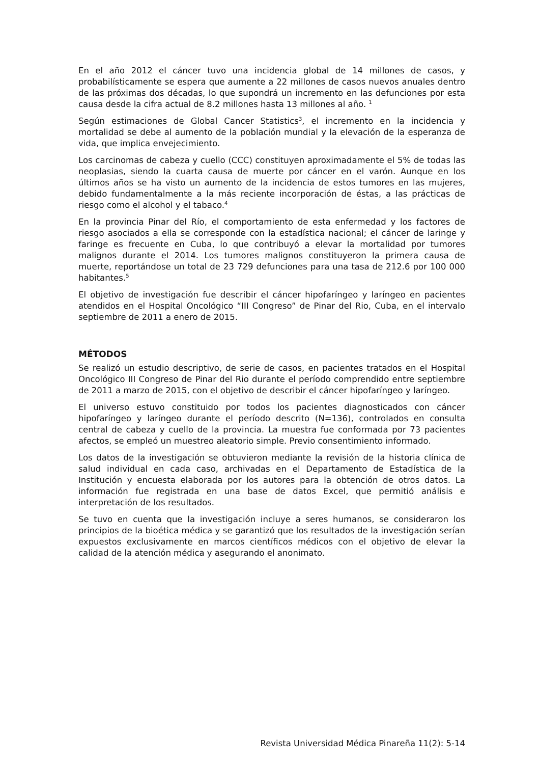En el año 2012 el cáncer tuvo una incidencia global de 14 millones de casos, y probabilísticamente se espera que aumente a 22 millones de casos nuevos anuales dentro de las próximas dos décadas, lo que supondrá un incremento en las defunciones por esta causa desde la cifra actual de 8.2 millones hasta 13 millones al año. <sup>1</sup>
Según estimaciones de Global Cancer Statistics<sup>3</sup>, el incremento en la incidencia y mortalidad se debe al aumento de la población mundial y la elevación de la esperanza de vida, que implica envejecimiento.
Los carcinomas de cabeza y cuello (CCC) constituyen aproximadamente el 5% de todas las neoplasias, siendo la cuarta causa de muerte por cáncer en el varón. Aunque en los últimos años se ha visto un aumento de la incidencia de estos tumores en las mujeres, debido fundamentalmente a la más reciente incorporación de éstas, a las prácticas de riesgo como el alcohol y el tabaco.<sup>4</sup>
En la provincia Pinar del Río, el comportamiento de esta enfermedad y los factores de riesgo asociados a ella se corresponde con la estadística nacional; el cáncer de laringe y faringe es frecuente en Cuba, lo que contribuyó a elevar la mortalidad por tumores malignos durante el 2014. Los tumores malignos constituyeron la primera causa de muerte, reportándose un total de 23 729 defunciones para una tasa de 212.6 por 100 000 habitantes.<sup>5</sup>
El objetivo de investigación fue describir el cáncer hipofaríngeo y laríngeo en pacientes atendidos en el Hospital Oncológico “III Congreso” de Pinar del Rio, Cuba, en el intervalo septiembre de 2011 a enero de 2015.
MÉTODOS
Se realizó un estudio descriptivo, de serie de casos, en pacientes tratados en el Hospital Oncológico III Congreso de Pinar del Rio durante el período comprendido entre septiembre de 2011 a marzo de 2015, con el objetivo de describir el cáncer hipofaríngeo y laríngeo.
El universo estuvo constituido por todos los pacientes diagnosticados con cáncer hipofaríngeo y laríngeo durante el período descrito (N=136), controlados en consulta central de cabeza y cuello de la provincia. La muestra fue conformada por 73 pacientes afectos, se empleó un muestreo aleatorio simple. Previo consentimiento informado.
Los datos de la investigación se obtuvieron mediante la revisión de la historia clínica de salud individual en cada caso, archivadas en el Departamento de Estadística de la Institución y encuesta elaborada por los autores para la obtención de otros datos. La información fue registrada en una base de datos Excel, que permitió análisis e interpretación de los resultados.
Se tuvo en cuenta que la investigación incluye a seres humanos, se consideraron los principios de la bioética médica y se garantizó que los resultados de la investigación serían expuestos exclusivamente en marcos científicos médicos con el objetivo de elevar la calidad de la atención médica y asegurando el anonimato.
Revista Universidad Médica Pinareña 11(2): 5-14